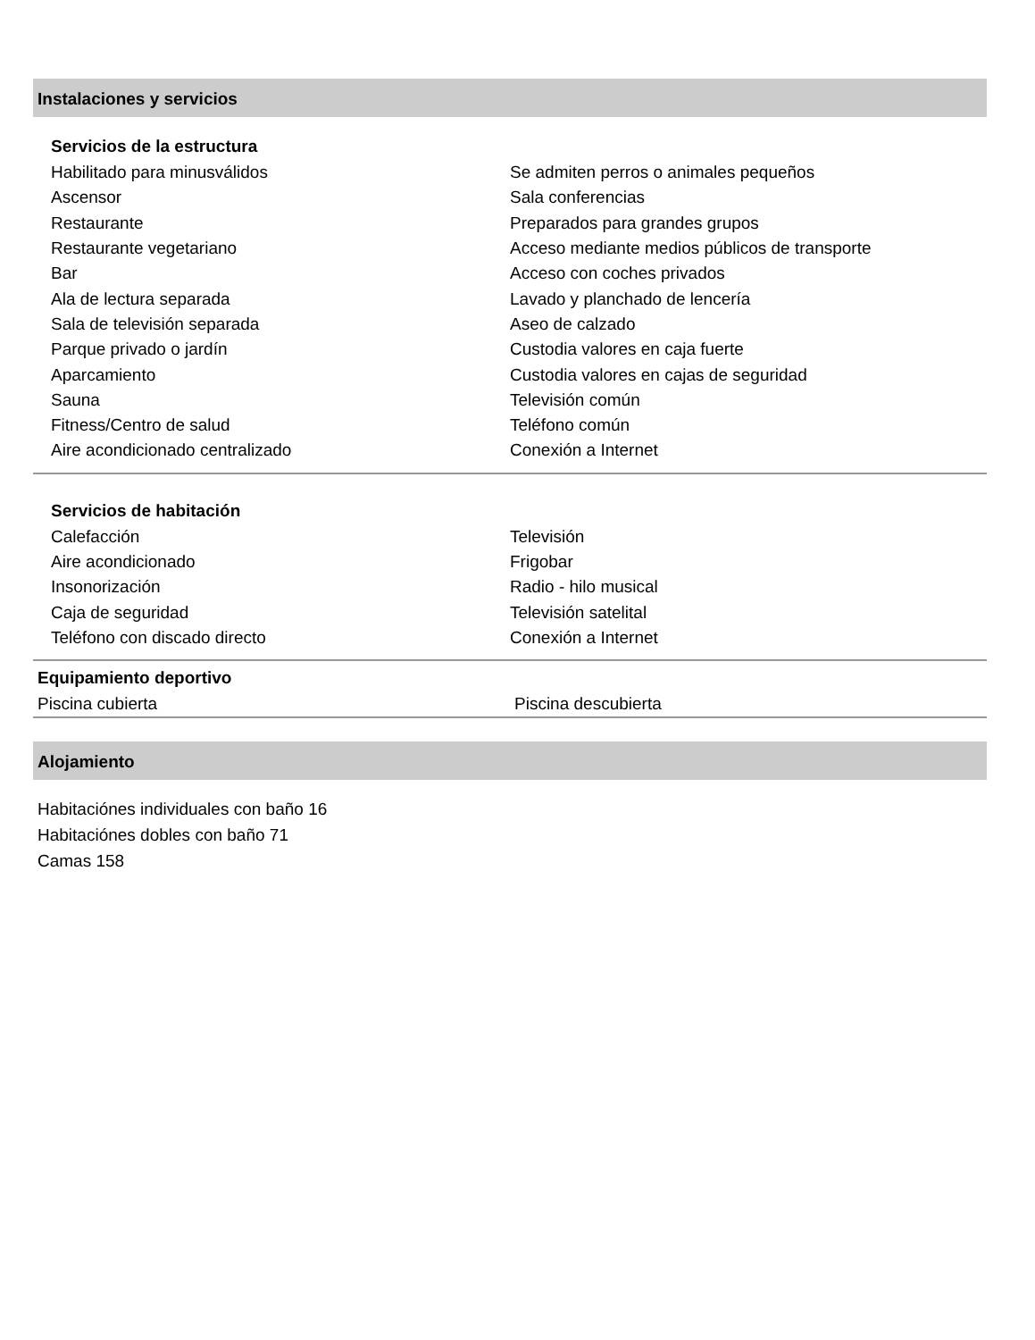Instalaciones y servicios
Servicios de la estructura
| Habilitado para minusválidos | Se admiten perros o animales pequeños |
| Ascensor | Sala conferencias |
| Restaurante | Preparados para grandes grupos |
| Restaurante vegetariano | Acceso mediante medios públicos de transporte |
| Bar | Acceso con coches privados |
| Ala de lectura separada | Lavado y planchado de lencería |
| Sala de televisión separada | Aseo de calzado |
| Parque privado o jardín | Custodia valores en caja fuerte |
| Aparcamiento | Custodia valores en cajas de seguridad |
| Sauna | Televisión común |
| Fitness/Centro de salud | Teléfono común |
| Aire acondicionado centralizado | Conexión a Internet |
Servicios de habitación
| Calefacción | Televisión |
| Aire acondicionado | Frigobar |
| Insonorización | Radio - hilo musical |
| Caja de seguridad | Televisión satelital |
| Teléfono con discado directo | Conexión a Internet |
Equipamiento deportivo
| Piscina cubierta | Piscina descubierta |
Alojamiento
Habitaciónes individuales con baño 16
Habitaciónes dobles con baño 71
Camas 158